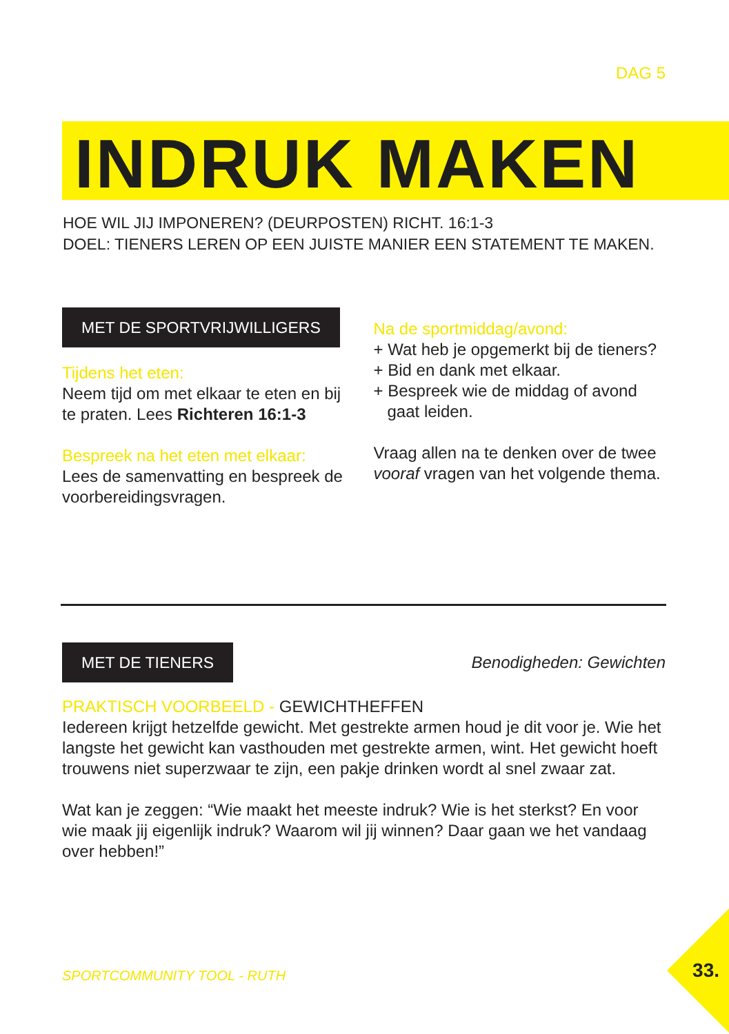DAG 5
INDRUK MAKEN
HOE WIL JIJ IMPONEREN? (DEURPOSTEN) RICHT. 16:1-3
DOEL: TIENERS LEREN OP EEN JUISTE MANIER EEN STATEMENT TE MAKEN.
MET DE SPORTVRIJWILLIGERS
Tijdens het eten:
Neem tijd om met elkaar te eten en bij te praten. Lees Richteren 16:1-3
Bespreek na het eten met elkaar:
Lees de samenvatting en bespreek de voorbereidingsvragen.
Na de sportmiddag/avond:
+ Wat heb je opgemerkt bij de tieners?
+ Bid en dank met elkaar.
+ Bespreek wie de middag of avond
gaat leiden.
Vraag allen na te denken over de twee vooraf vragen van het volgende thema.
MET DE TIENERS
Benodigheden: Gewichten
PRAKTISCH VOORBEELD - GEWICHTHEFFEN
Iedereen krijgt hetzelfde gewicht. Met gestrekte armen houd je dit voor je. Wie het langste het gewicht kan vasthouden met gestrekte armen, wint. Het gewicht hoeft trouwens niet superzwaar te zijn, een pakje drinken wordt al snel zwaar zat.
Wat kan je zeggen: “Wie maakt het meeste indruk? Wie is het sterkst? En voor wie maak jij eigenlijk indruk? Waarom wil jij winnen? Daar gaan we het vandaag over hebben!”
SPORTCOMMUNITY TOOL - RUTH 33.